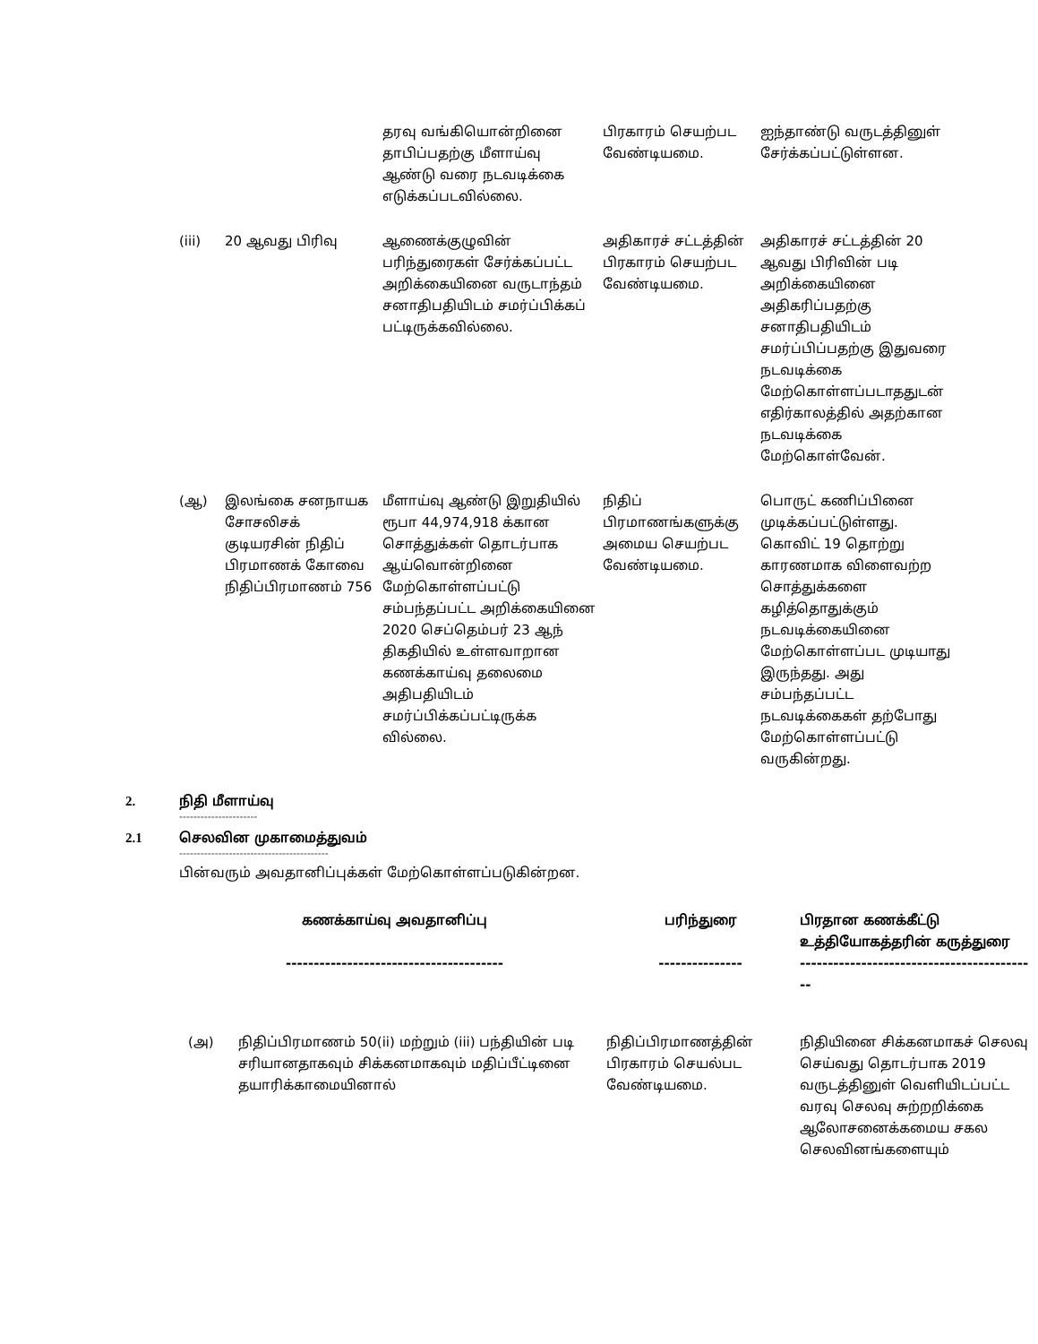| | | தரவு வங்கியொன்றினை தாபிப்பதற்கு மீளாய்வு ஆண்டு வரை நடவடிக்கை எடுக்கப்படவில்லை. | பிரகாரம் செயற்பட வேண்டியமை. | ஐந்தாண்டு வருடத்தினுள் சேர்க்கப்பட்டுள்ளன. |
| (iii) | 20 ஆவது பிரிவு | ஆணைக்குழுவின் பரிந்துரைகள் சேர்க்கப்பட்ட அறிக்கையினை வருடாந்தம் சனாதிபதியிடம் சமர்ப்பிக்கப் பட்டிருக்கவில்லை. | அதிகாரச் சட்டத்தின் பிரகாரம் செயற்பட வேண்டியமை. | அதிகாரச் சட்டத்தின் 20 ஆவது பிரிவின் படி அறிக்கையினை அதிகரிப்பதற்கு சனாதிபதியிடம் சமர்ப்பிப்பதற்கு இதுவரை நடவடிக்கை மேற்கொள்ளப்படாததுடன் எதிர்காலத்தில் அதற்கான நடவடிக்கை மேற்கொள்வேன். |
| (ஆ) | இலங்கை சனநாயக சோசலிசக் குடியரசின் நிதிப் பிரமாணக் கோவை நிதிப்பிரமாணம் 756 | மீளாய்வு ஆண்டு இறுதியில் ரூபா 44,974,918 க்கான சொத்துக்கள் தொடர்பாக ஆய்வொன்றினை மேற்கொள்ளப்பட்டு சம்பந்தப்பட்ட அறிக்கையினை 2020 செப்தெம்பர் 23 ஆந் திகதியில் உள்ளவாறான கணக்காய்வு தலைமை அதிபதியிடம் சமர்ப்பிக்கப்பட்டிருக்க வில்லை. | நிதிப் பிரமாணங்களுக்கு அமைய செயற்பட வேண்டியமை. | பொருட் கணிப்பினை முடிக்கப்பட்டுள்ளது. கொவிட் 19 தொற்று காரணமாக விளைவற்ற சொத்துக்களை கழித்தொதுக்கும் நடவடிக்கையினை மேற்கொள்ளப்பட முடியாது இருந்தது. அது சம்பந்தப்பட்ட நடவடிக்கைகள் தற்போது மேற்கொள்ளப்பட்டு வருகின்றது. |
2. நிதி மீளாய்வு
----------------------
2.1 செலவின முகாமைத்துவம்
------------------------------------------
பின்வரும் அவதானிப்புக்கள் மேற்கொள்ளப்படுகின்றன.
| கணக்காய்வு அவதானிப்பு --------------------------------------- | | பரிந்துரை --------------- | பிரதான கணக்கீட்டு உத்தியோகத்தரின் கருத்துரை ------------------------------------------- |
| --- | --- | --- | --- |
| (அ) | நிதிப்பிரமாணம் 50(ii) மற்றும் (iii) பந்தியின் படி சரியானதாகவும் சிக்கனமாகவும் மதிப்பீட்டினை தயாரிக்காமையினால் | நிதிப்பிரமாணத்தின் பிரகாரம் செயல்பட வேண்டியமை. | நிதியினை சிக்கனமாகச் செலவு செய்வது தொடர்பாக 2019 வருடத்தினுள் வெளியிடப்பட்ட வரவு செலவு சுற்றறிக்கை ஆலோசனைக்கமைய சகல செலவினங்களையும் |